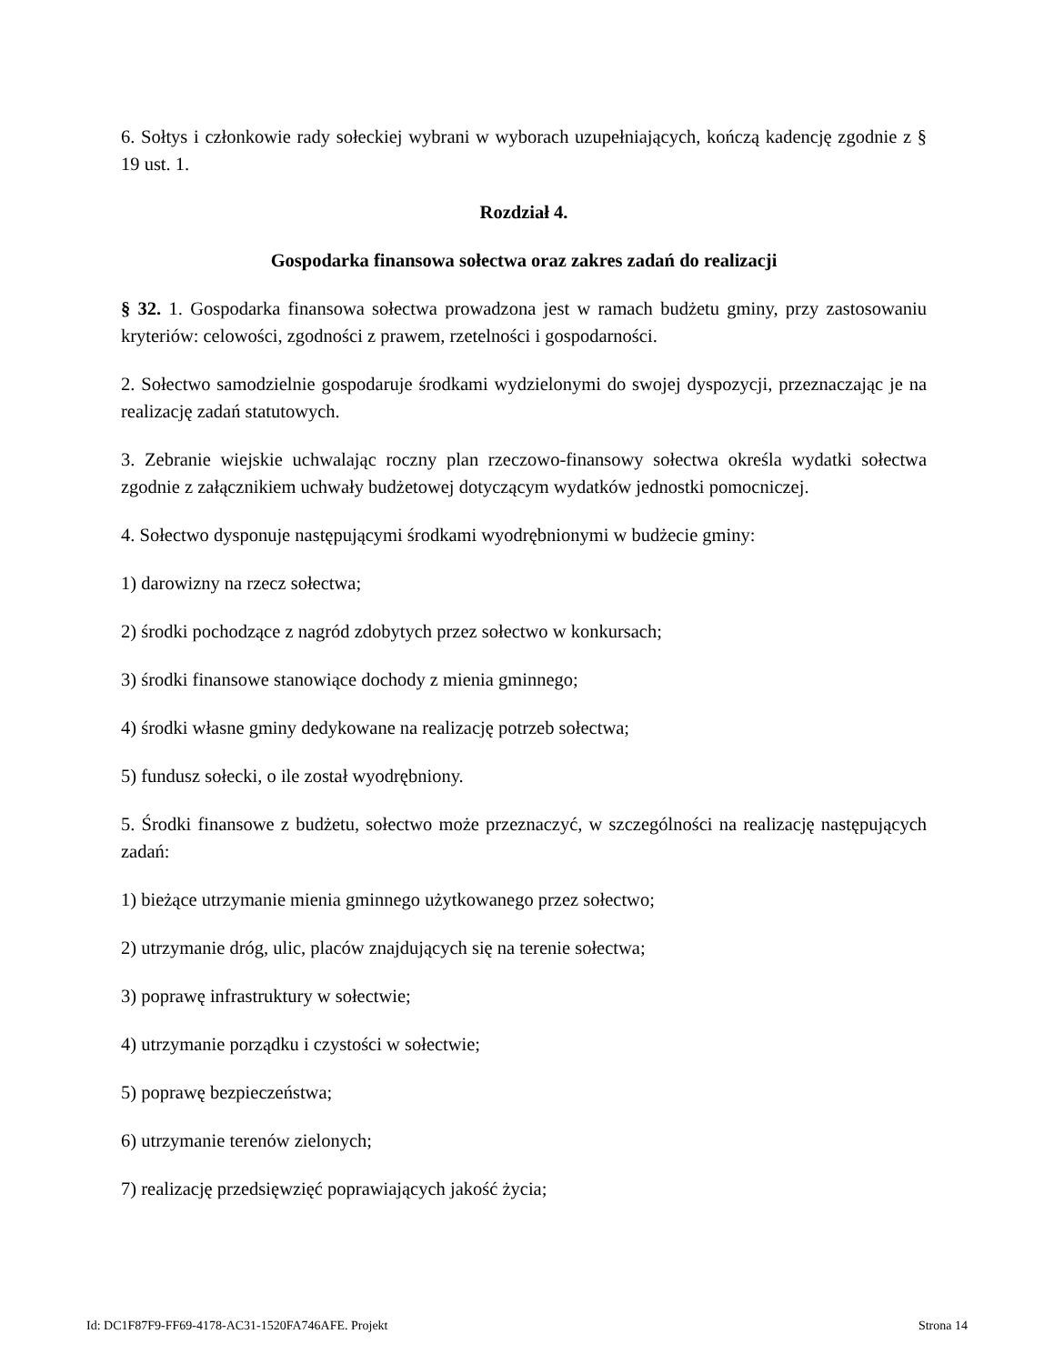6. Sołtys i członkowie rady sołeckiej wybrani w wyborach uzupełniających, kończą kadencję zgodnie z § 19 ust. 1.
Rozdział 4.
Gospodarka finansowa sołectwa oraz zakres zadań do realizacji
§ 32. 1. Gospodarka finansowa sołectwa prowadzona jest w ramach budżetu gminy, przy zastosowaniu kryteriów: celowości, zgodności z prawem, rzetelności i gospodarności.
2. Sołectwo samodzielnie gospodaruje środkami wydzielonymi do swojej dyspozycji, przeznaczając je na realizację zadań statutowych.
3. Zebranie wiejskie uchwalając roczny plan rzeczowo-finansowy sołectwa określa wydatki sołectwa zgodnie z załącznikiem uchwały budżetowej dotyczącym wydatków jednostki pomocniczej.
4. Sołectwo dysponuje następującymi środkami wyodrębnionymi w budżecie gminy:
1) darowizny na rzecz sołectwa;
2) środki pochodzące z nagród zdobytych przez sołectwo w konkursach;
3) środki finansowe stanowiące dochody z mienia gminnego;
4) środki własne gminy dedykowane na realizację potrzeb sołectwa;
5) fundusz sołecki, o ile został wyodrębniony.
5. Środki finansowe z budżetu, sołectwo może przeznaczyć, w szczególności na realizację następujących zadań:
1) bieżące utrzymanie mienia gminnego użytkowanego przez sołectwo;
2) utrzymanie dróg, ulic, placów znajdujących się na terenie sołectwa;
3) poprawę infrastruktury w sołectwie;
4) utrzymanie porządku i czystości w sołectwie;
5) poprawę bezpieczeństwa;
6) utrzymanie terenów zielonych;
7) realizację przedsięwzięć poprawiających jakość życia;
Id: DC1F87F9-FF69-4178-AC31-1520FA746AFE. Projekt Strona 14